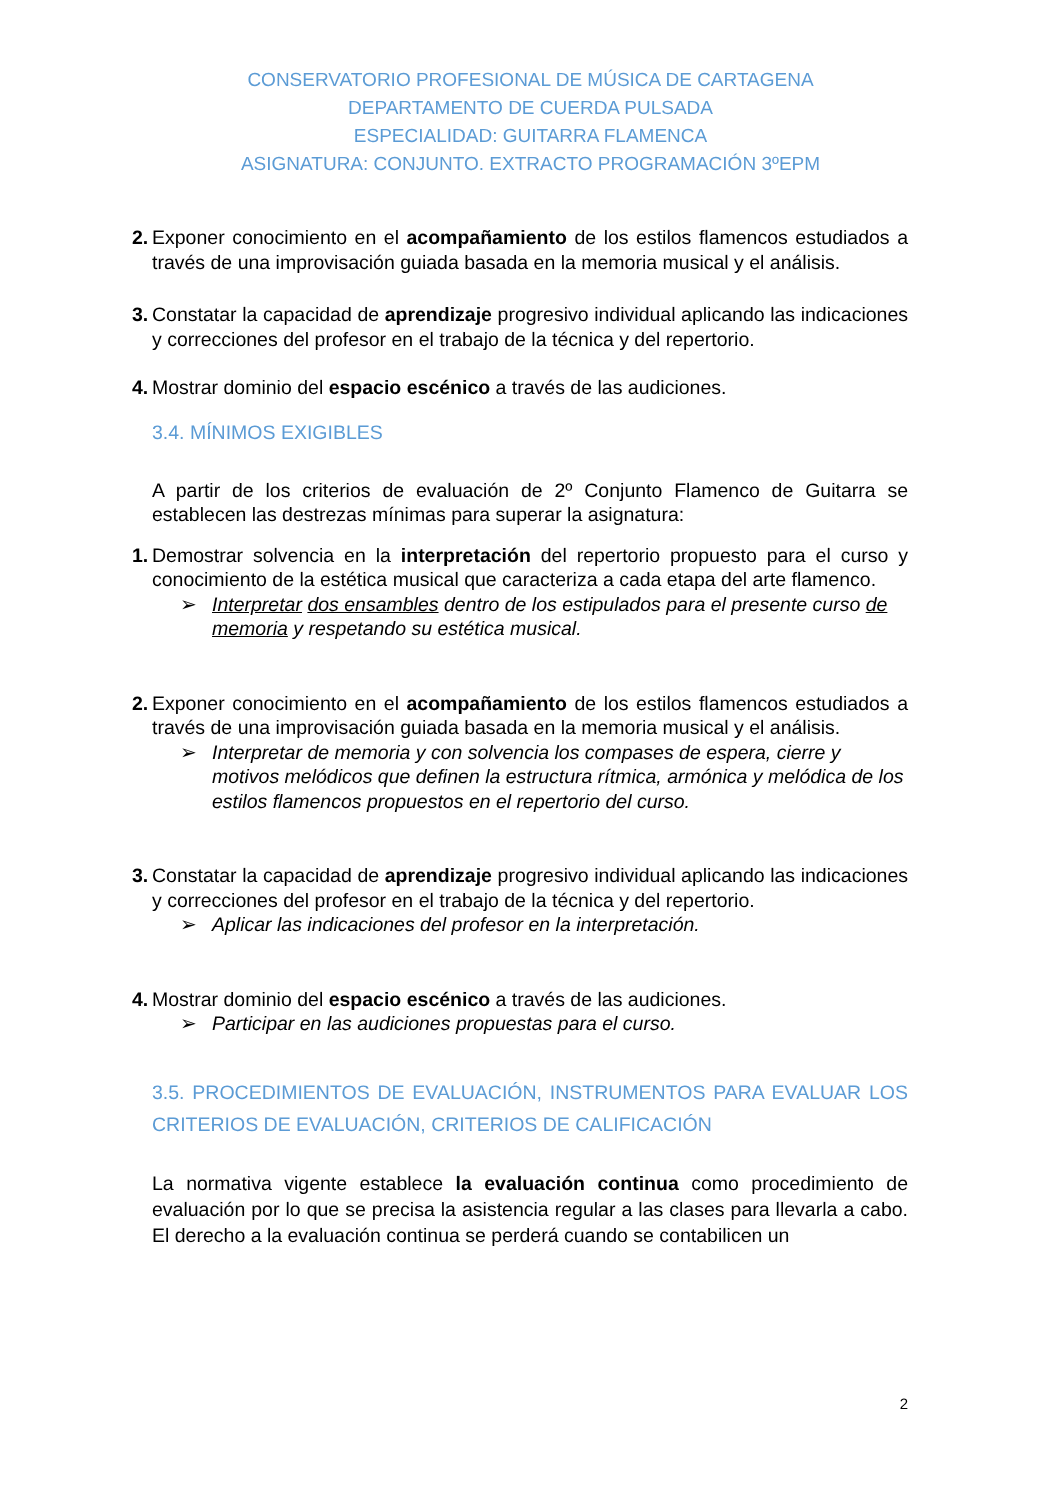CONSERVATORIO PROFESIONAL DE MÚSICA DE CARTAGENA
DEPARTAMENTO DE CUERDA PULSADA
ESPECIALIDAD: GUITARRA FLAMENCA
ASIGNATURA: CONJUNTO. EXTRACTO PROGRAMACIÓN 3ºEPM
2. Exponer conocimiento en el acompañamiento de los estilos flamencos estudiados a través de una improvisación guiada basada en la memoria musical y el análisis.
3. Constatar la capacidad de aprendizaje progresivo individual aplicando las indicaciones y correcciones del profesor en el trabajo de la técnica y del repertorio.
4. Mostrar dominio del espacio escénico a través de las audiciones.
3.4. MÍNIMOS EXIGIBLES
A partir de los criterios de evaluación de 2º Conjunto Flamenco de Guitarra se establecen las destrezas mínimas para superar la asignatura:
1. Demostrar solvencia en la interpretación del repertorio propuesto para el curso y conocimiento de la estética musical que caracteriza a cada etapa del arte flamenco.
➢ Interpretar dos ensambles dentro de los estipulados para el presente curso de memoria y respetando su estética musical.
2. Exponer conocimiento en el acompañamiento de los estilos flamencos estudiados a través de una improvisación guiada basada en la memoria musical y el análisis.
➢ Interpretar de memoria y con solvencia los compases de espera, cierre y motivos melódicos que definen la estructura rítmica, armónica y melódica de los estilos flamencos propuestos en el repertorio del curso.
3. Constatar la capacidad de aprendizaje progresivo individual aplicando las indicaciones y correcciones del profesor en el trabajo de la técnica y del repertorio.
➢ Aplicar las indicaciones del profesor en la interpretación.
4. Mostrar dominio del espacio escénico a través de las audiciones.
➢ Participar en las audiciones propuestas para el curso.
3.5. PROCEDIMIENTOS DE EVALUACIÓN, INSTRUMENTOS PARA EVALUAR LOS CRITERIOS DE EVALUACIÓN, CRITERIOS DE CALIFICACIÓN
La normativa vigente establece la evaluación continua como procedimiento de evaluación por lo que se precisa la asistencia regular a las clases para llevarla a cabo. El derecho a la evaluación continua se perderá cuando se contabilicen un
2